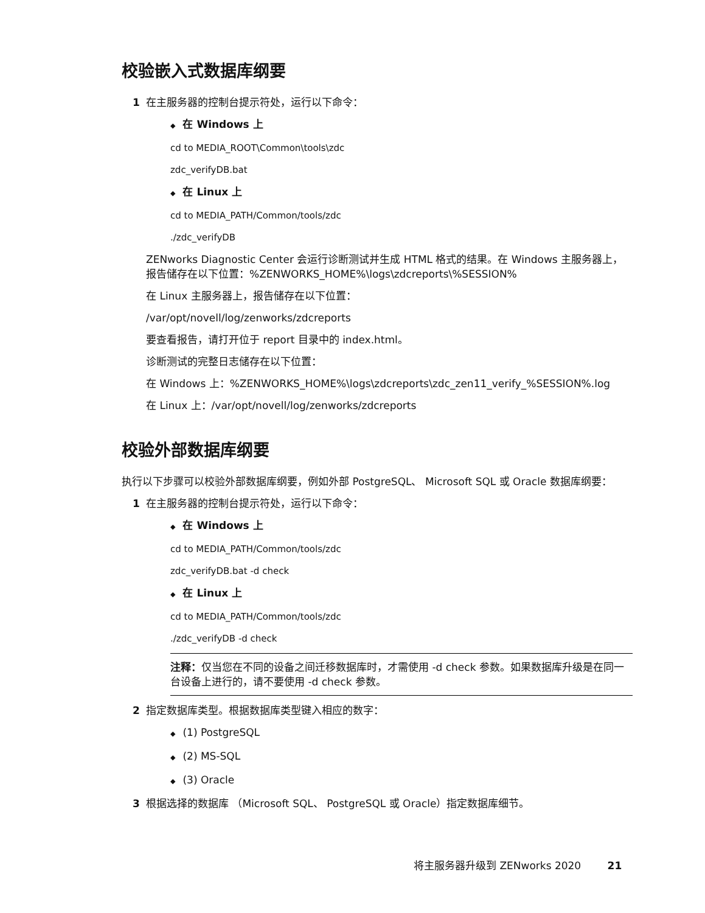校验嵌入式数据库纲要
1 在主服务器的控制台提示符处，运行以下命令：
◆ 在 Windows 上
cd to MEDIA_ROOT\Common\tools\zdc
zdc_verifyDB.bat
◆ 在 Linux 上
cd to MEDIA_PATH/Common/tools/zdc
./zdc_verifyDB
ZENworks Diagnostic Center 会运行诊断测试并生成 HTML 格式的结果。在 Windows 主服务器上，报告储存在以下位置：%ZENWORKS_HOME%\logs\zdcreports\%SESSION%
在 Linux 主服务器上，报告储存在以下位置：
/var/opt/novell/log/zenworks/zdcreports
要查看报告，请打开位于 report 目录中的 index.html。
诊断测试的完整日志储存在以下位置：
在 Windows 上：%ZENWORKS_HOME%\logs\zdcreports\zdc_zen11_verify_%SESSION%.log
在 Linux 上：/var/opt/novell/log/zenworks/zdcreports
校验外部数据库纲要
执行以下步骤可以校验外部数据库纲要，例如外部 PostgreSQL、 Microsoft SQL 或 Oracle 数据库纲要：
1 在主服务器的控制台提示符处，运行以下命令：
◆ 在 Windows 上
cd to MEDIA_PATH/Common/tools/zdc
zdc_verifyDB.bat -d check
◆ 在 Linux 上
cd to MEDIA_PATH/Common/tools/zdc
./zdc_verifyDB -d check
注释：仅当您在不同的设备之间迁移数据库时，才需使用 -d check 参数。如果数据库升级是在同一台设备上进行的，请不要使用 -d check 参数。
2 指定数据库类型。根据数据库类型键入相应的数字：
◆ (1) PostgreSQL
◆ (2) MS-SQL
◆ (3) Oracle
3 根据选择的数据库 （Microsoft SQL、 PostgreSQL 或 Oracle）指定数据库细节。
将主服务器升级到 ZENworks 2020 21